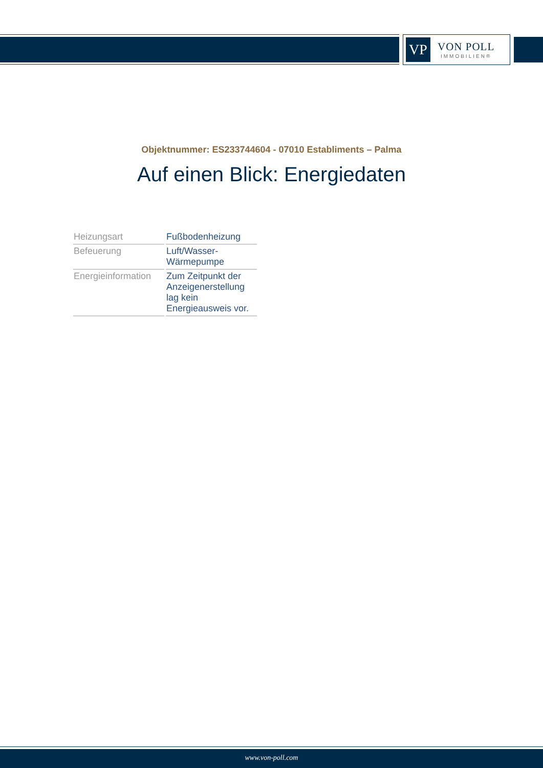VP
VON POLL
IMMOBILIEN®
Objektnummer: ES233744604 - 07010 Establiments – Palma
Auf einen Blick: Energiedaten
| Heizungsart | Fußbodenheizung |
| Befeuerung | Luft/Wasser- Wärmepumpe |
| Energieinformation | Zum Zeitpunkt der Anzeigenerstellung lag kein Energieausweis vor. |
www.von-poll.com